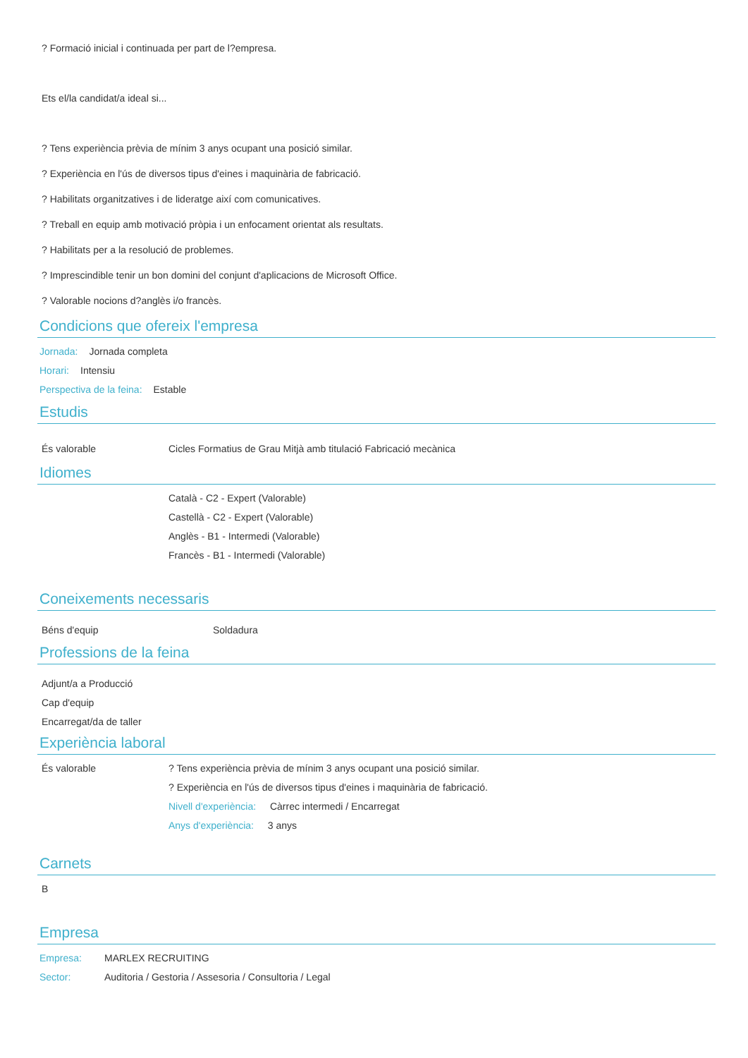? Formació inicial i continuada per part de l?empresa.
Ets el/la candidat/a ideal si...
? Tens experiència prèvia de mínim 3 anys ocupant una posició similar.
? Experiència en l'ús de diversos tipus d'eines i maquinària de fabricació.
? Habilitats organitzatives i de lideratge així com comunicatives.
? Treball en equip amb motivació pròpia i un enfocament orientat als resultats.
? Habilitats per a la resolució de problemes.
? Imprescindible tenir un bon domini del conjunt d'aplicacions de Microsoft Office.
? Valorable nocions d?anglès i/o francès.
Condicions que ofereix l'empresa
Jornada: Jornada completa
Horari: Intensiu
Perspectiva de la feina: Estable
Estudis
És valorable Cicles Formatius de Grau Mitjà amb titulació Fabricació mecànica
Idiomes
Català - C2 - Expert (Valorable)
Castellà - C2 - Expert (Valorable)
Anglès - B1 - Intermedi (Valorable)
Francès - B1 - Intermedi (Valorable)
Coneixements necessaris
Béns d'equip Soldadura
Professions de la feina
Adjunt/a a Producció
Cap d'equip
Encarregat/da de taller
Experiència laboral
És valorable ? Tens experiència prèvia de mínim 3 anys ocupant una posició similar.
? Experiència en l'ús de diversos tipus d'eines i maquinària de fabricació.
Nivell d'experiència: Càrrec intermedi / Encarregat
Anys d'experiència: 3 anys
Carnets
B
Empresa
Empresa: MARLEX RECRUITING
Sector: Auditoria / Gestoria / Assesoria / Consultoria / Legal